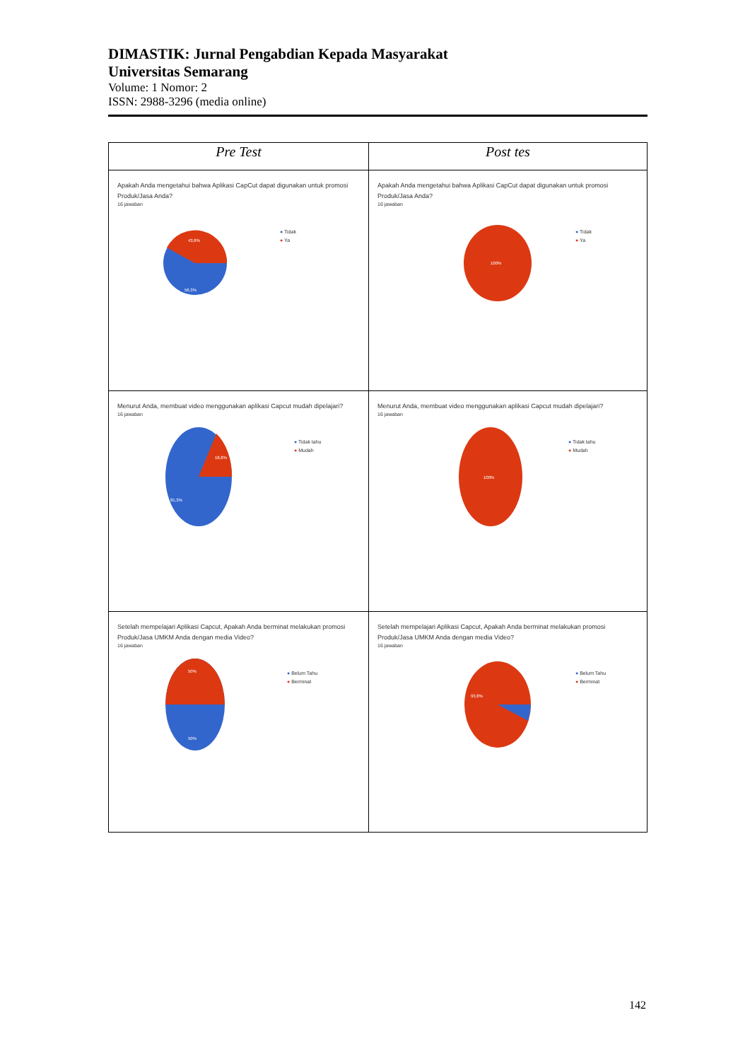DIMASTIK: Jurnal Pengabdian Kepada Masyarakat
Universitas Semarang
Volume: 1 Nomor: 2
ISSN: 2988-3296 (media online)
| Pre Test | Post tes |
| --- | --- |
| Apakah Anda mengetahui bahwa Aplikasi CapCut dapat digunakan untuk promosi Produk/Jasa Anda? 16 jawaban 43,8% 56,3% ● Tidak ● Ya | Apakah Anda mengetahui bahwa Aplikasi CapCut dapat digunakan untuk promosi Produk/Jasa Anda? 16 jawaban 100% ● Tidak ● Ya |
| Menurut Anda, membuat video menggunakan aplikasi Capcut mudah dipelajari? 16 jawaban 18,8% 81,3% ● Tidak tahu ● Mudah | Menurut Anda, membuat video menggunakan aplikasi Capcut mudah dipelajari? 16 jawaban 100% ● Tidak tahu ● Mudah |
| Setelah mempelajari Aplikasi Capcut, Apakah Anda berminat melakukan promosi Produk/Jasa UMKM Anda dengan media Video? 16 jawaban 50% 50% ● Belum Tahu ● Berminat | Setelah mempelajari Aplikasi Capcut, Apakah Anda berminat melakukan promosi Produk/Jasa UMKM Anda dengan media Video? 16 jawaban 93,8% ● Belum Tahu ● Berminat |
142